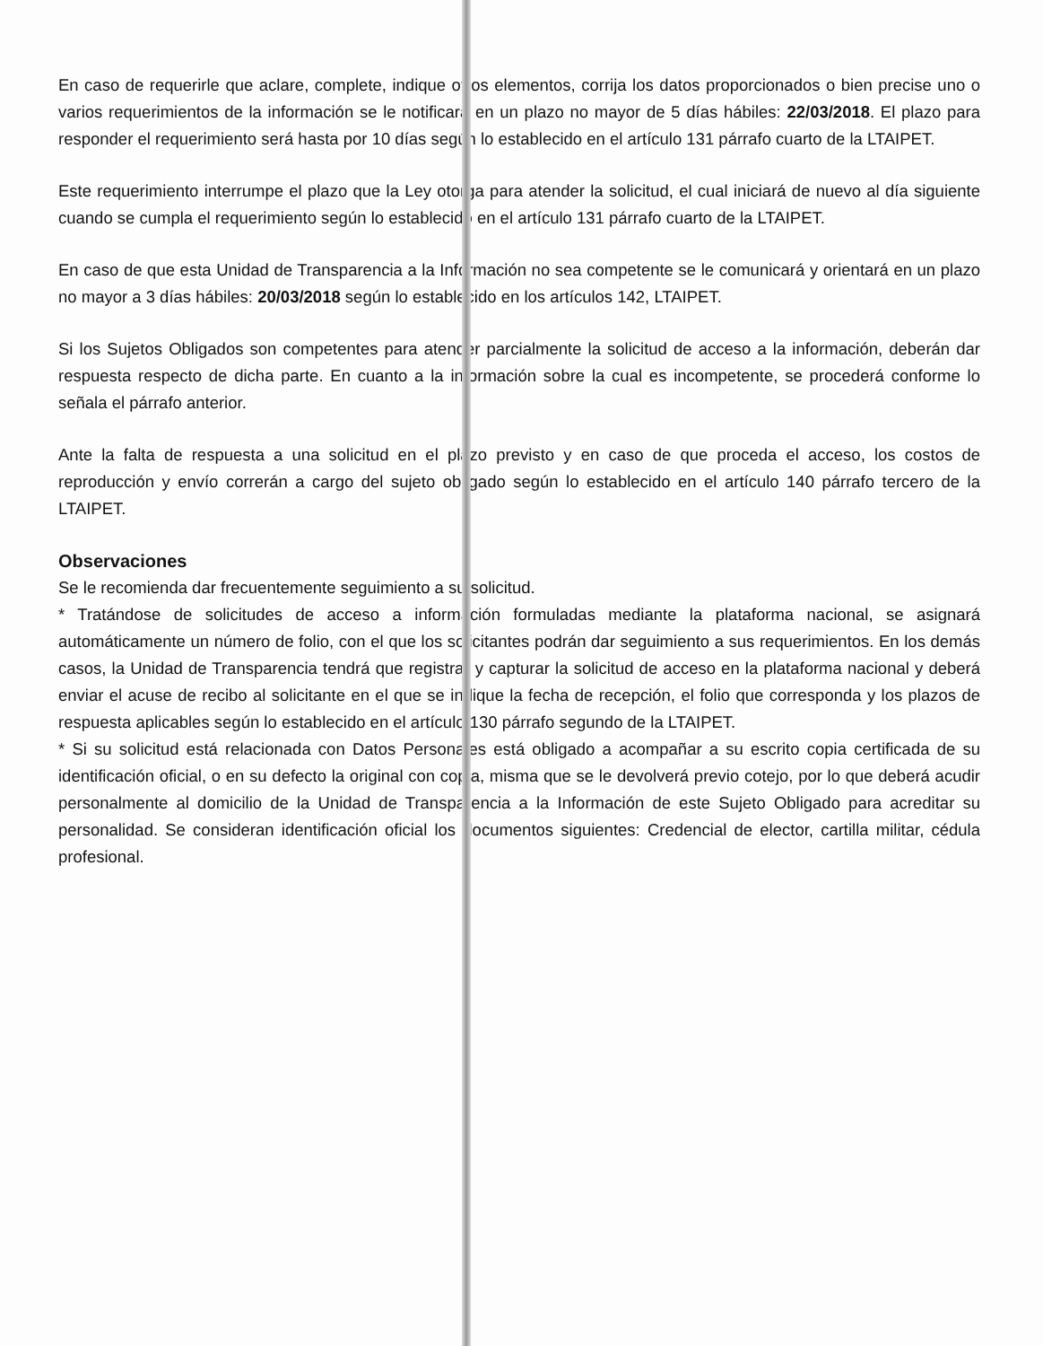En caso de requerirle que aclare, complete, indique otros elementos, corrija los datos proporcionados o bien precise uno o varios requerimientos de la información se le notificará en un plazo no mayor de 5 días hábiles: 22/03/2018. El plazo para responder el requerimiento será hasta por 10 días según lo establecido en el artículo 131 párrafo cuarto de la LTAIPET.
Este requerimiento interrumpe el plazo que la Ley otorga para atender la solicitud, el cual iniciará de nuevo al día siguiente cuando se cumpla el requerimiento según lo establecido en el artículo 131 párrafo cuarto de la LTAIPET.
En caso de que esta Unidad de Transparencia a la Información no sea competente se le comunicará y orientará en un plazo no mayor a 3 días hábiles: 20/03/2018 según lo establecido en los artículos 142, LTAIPET.
Si los Sujetos Obligados son competentes para atender parcialmente la solicitud de acceso a la información, deberán dar respuesta respecto de dicha parte. En cuanto a la información sobre la cual es incompetente, se procederá conforme lo señala el párrafo anterior.
Ante la falta de respuesta a una solicitud en el plazo previsto y en caso de que proceda el acceso, los costos de reproducción y envío correrán a cargo del sujeto obligado según lo establecido en el artículo 140 párrafo tercero de la LTAIPET.
Observaciones
Se le recomienda dar frecuentemente seguimiento a su solicitud.
* Tratándose de solicitudes de acceso a información formuladas mediante la plataforma nacional, se asignará automáticamente un número de folio, con el que los solicitantes podrán dar seguimiento a sus requerimientos. En los demás casos, la Unidad de Transparencia tendrá que registrar y capturar la solicitud de acceso en la plataforma nacional y deberá enviar el acuse de recibo al solicitante en el que se indique la fecha de recepción, el folio que corresponda y los plazos de respuesta aplicables según lo establecido en el artículo 130 párrafo segundo de la LTAIPET.
* Si su solicitud está relacionada con Datos Personales está obligado a acompañar a su escrito copia certificada de su identificación oficial, o en su defecto la original con copia, misma que se le devolverá previo cotejo, por lo que deberá acudir personalmente al domicilio de la Unidad de Transparencia a la Información de este Sujeto Obligado para acreditar su personalidad. Se consideran identificación oficial los documentos siguientes: Credencial de elector, cartilla militar, cédula profesional.